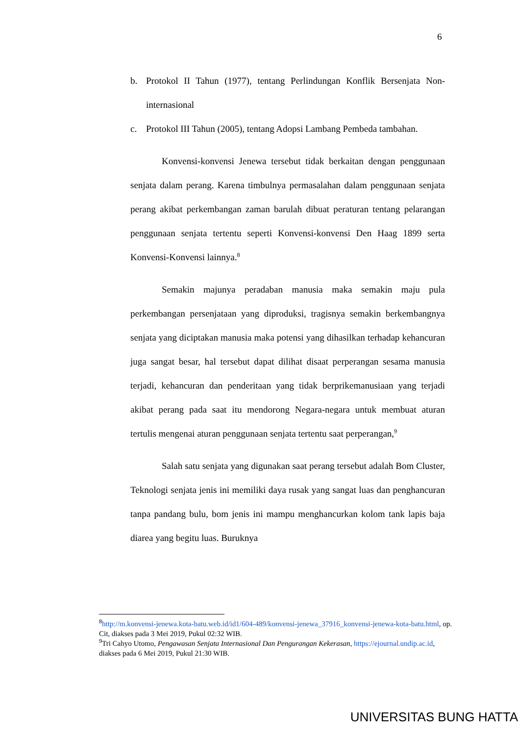6
b. Protokol II Tahun (1977), tentang Perlindungan Konflik Bersenjata Non-internasional
c. Protokol III Tahun (2005), tentang Adopsi Lambang Pembeda tambahan.
Konvensi-konvensi Jenewa tersebut tidak berkaitan dengan penggunaan senjata dalam perang. Karena timbulnya permasalahan dalam penggunaan senjata perang akibat perkembangan zaman barulah dibuat peraturan tentang pelarangan penggunaan senjata tertentu seperti Konvensi-konvensi Den Haag 1899 serta Konvensi-Konvensi lainnya.<sup>8</sup>
Semakin majunya peradaban manusia maka semakin maju pula perkembangan persenjataan yang diproduksi, tragisnya semakin berkembangnya senjata yang diciptakan manusia maka potensi yang dihasilkan terhadap kehancuran juga sangat besar, hal tersebut dapat dilihat disaat perperangan sesama manusia terjadi, kehancuran dan penderitaan yang tidak berprikemanusiaan yang terjadi akibat perang pada saat itu mendorong Negara-negara untuk membuat aturan tertulis mengenai aturan penggunaan senjata tertentu saat perperangan,<sup>9</sup>
Salah satu senjata yang digunakan saat perang tersebut adalah Bom Cluster, Teknologi senjata jenis ini memiliki daya rusak yang sangat luas dan penghancuran tanpa pandang bulu, bom jenis ini mampu menghancurkan kolom tank lapis baja diarea yang begitu luas. Buruknya
<sup>8</sup> http://m.konvensi-jenewa.kota-batu.web.id/id1/604-489/konvensi-jenewa_37916_konvensi-jenewa-kota-batu.html, op. Cit, diakses pada 3 Mei 2019, Pukul 02:32 WIB.
<sup>9</sup> Tri Cahyo Utomo, Pengawasan Senjata Internasional Dan Pengurangan Kekerasan, https://ejournal.undip.ac.id, diakses pada 6 Mei 2019, Pukul 21:30 WIB.
UNIVERSITAS BUNG HATTA